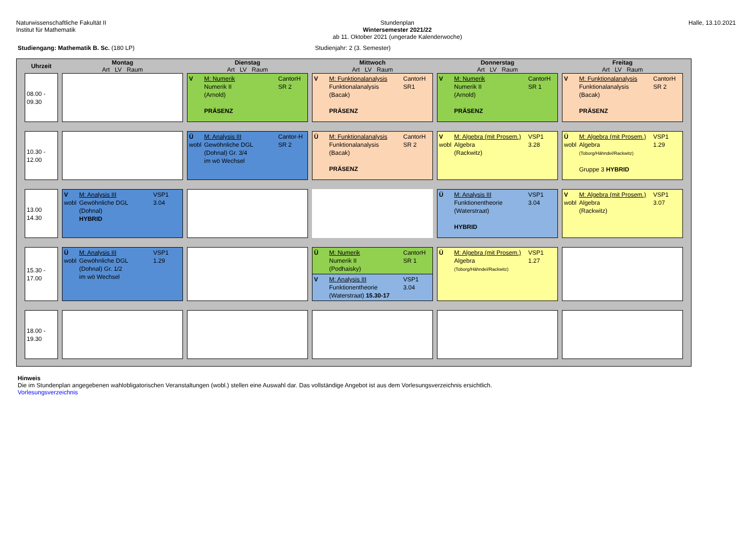Naturwissenschaftliche Fakultät II
Institut für Mathematik
Stundenplan
Wintersemester 2021/22
ab 11. Oktober 2021 (ungerade Kalenderwoche)
Halle, 13.10.2021
Studiengang: Mathematik B. Sc. (180 LP) Studienjahr: 2 (3. Semester)
| Uhrzeit | Montag Art LV Raum | Dienstag Art LV Raum | Mittwoch Art LV Raum | Donnerstag Art LV Raum | Freitag Art LV Raum |
| --- | --- | --- | --- | --- | --- |
| 08.00 - 09.30 | | V M: Numerik Numerik II (Arnold) PRÄSENZ CantorH SR 2 | V M: Funktionalanalysis Funktionalanalysis (Bacak) PRÄSENZ CantorH SR1 | V M: Numerik Numerik II (Arnold) PRÄSENZ CantorH SR 1 | V M: Funktionalanalysis Funktionalanalysis (Bacak) PRÄSENZ CantorH SR 2 |
| 10.30 - 12.00 | | Ü wobl M: Analysis III Gewöhnliche DGL (Dohnal) Gr. 3/4 im wö Wechsel Cantor-H SR 2 | Ü M: Funktionalanalysis Funktionalanalysis (Bacak) PRÄSENZ CantorH SR 2 | V wobl M: Algebra (mit Prosem.) Algebra (Rackwitz) VSP1 3.28 | Ü wobl M: Algebra (mit Prosem.) Algebra (Toborg/Hähndel/Rackwitz) Gruppe 3 HYBRID VSP1 1.29 |
| 13.00 14.30 | V wobl M: Analysis III Gewöhnliche DGL (Dohnal) HYBRID VSP1 3.04 | | | Ü M: Analysis III Funktionentheorie (Waterstraat) HYBRID VSP1 3.04 | V wobl M: Algebra (mit Prosem.) Algebra (Rackwitz) VSP1 3.07 |
| 15.30 - 17.00 | Ü wobl M: Analysis III Gewöhnliche DGL (Dohnal) Gr. 1/2 im wö Wechsel VSP1 1.29 | | Ü M: Numerik Numerik II (Podhaisky) CantorH SR 1 V M: Analysis III Funktionentheorie (Waterstraat) 15.30-17 VSP1 3.04 | Ü M: Algebra (mit Prosem.) Algebra (Toborg/Hähndel/Rackwitz) VSP1 1.27 | |
| 18.00 - 19.30 | | | | | |
Hinweis
Die im Stundenplan angegebenen wahlobligatorischen Veranstaltungen (wobl.) stellen eine Auswahl dar. Das vollständige Angebot ist aus dem Vorlesungsverzeichnis ersichtlich.
Vorlesungsverzeichnis